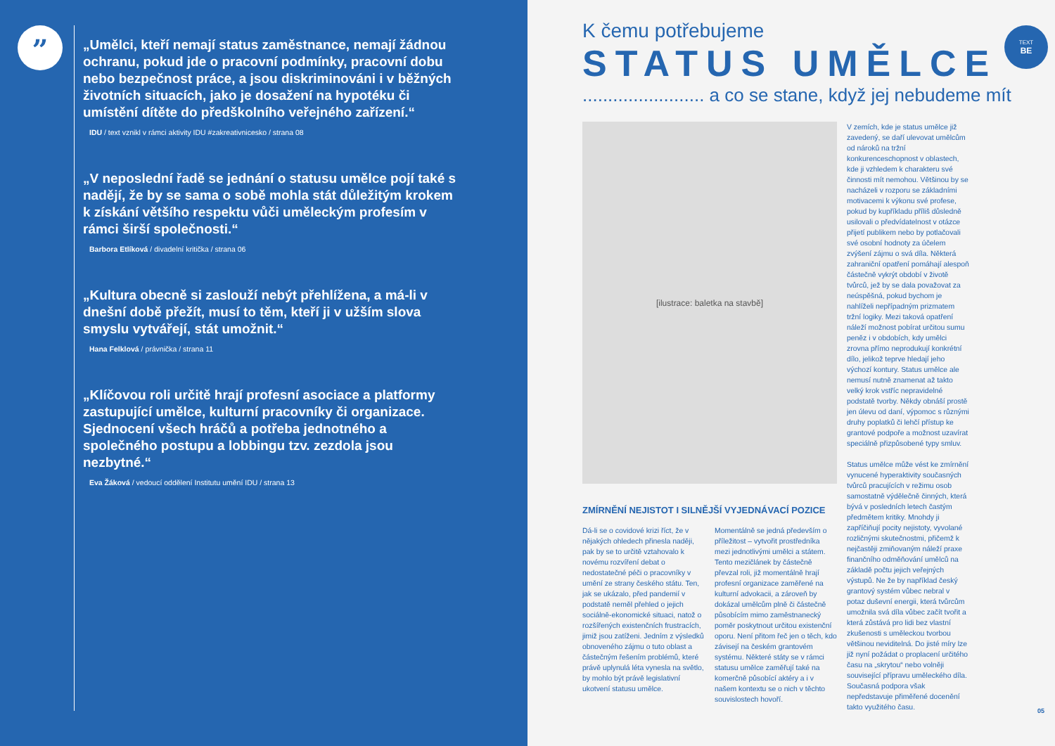”
„Umělci, kteří nemají status zaměstnance, nemají žádnou ochranu, pokud jde o pracovní podmínky, pracovní dobu nebo bezpečnost práce, a jsou diskriminováni i v běžných životních situacích, jako je dosažení na hypotéku či umístění dítěte do předškolního veřejného zařízení.“
IDU / text vznikl v rámci aktivity IDU #zakreativnicesko / strana 08
„V neposlední řadě se jednání o statusu umělce pojí také s nadějí, že by se sama o sobě mohla stát důležitým krokem k získání většího respektu vůči uměleckým profesím v rámci širší společnosti.“
Barbora Etlíková / divadelní kritička / strana 06
„Kultura obecně si zaslouží nebýt přehlížena, a má-li v dnešní době přežít, musí to těm, kteří ji v užším slova smyslu vytvářejí, stát umožnit.“
Hana Felklová / právnička / strana 11
„Klíčovou roli určitě hrají profesní asociace a platformy zastupující umělce, kulturní pracovníky či organizace. Sjednocení všech hráčů a potřeba jednotného a společného postupu a lobbingu tzv. zezdola jsou nezbytné.“
Eva Žáková / vedoucí oddělení Institutu umění IDU / strana 13
TEXT
BE
K čemu potřebujeme
STATUS UMĚLCE
........................ a co se stane, když jej nebudeme mít
[ilustrace: baletka na stavbě]
ZMÍRNĚNÍ NEJISTOT I SILNĚJŠÍ VYJEDNÁVACÍ POZICE
Dá-li se o covidové krizi říct, že v nějakých ohledech přinesla naději, pak by se to určitě vztahovalo k novému rozvíření debat o nedostatečné péči o pracovníky v umění ze strany českého státu. Ten, jak se ukázalo, před pandemií v podstatě neměl přehled o jejich sociálně-ekonomické situaci, natož o rozšířených existenčních frustracích, jimiž jsou zatíženi. Jedním z výsledků obnoveného zájmu o tuto oblast a částečným řešením problémů, které právě uplynulá léta vynesla na světlo, by mohlo být právě legislativní ukotvení statusu umělce.
Momentálně se jedná především o příležitost – vytvořit prostředníka mezi jednotlivými umělci a státem. Tento mezičlánek by částečně převzal roli, již momentálně hrají profesní organizace zaměřené na kulturní advokacii, a zároveň by dokázal umělcům plně či částečně působícím mimo zaměstnanecký poměr poskytnout určitou existenční oporu. Není přitom řeč jen o těch, kdo závisejí na českém grantovém systému. Některé státy se v rámci statusu umělce zaměřují také na komerčně působící aktéry a i v našem kontextu se o nich v těchto souvislostech hovoří.
V zemích, kde je status umělce již zavedený, se daří ulevovat umělcům od nároků na tržní konkurenceschopnost v oblastech, kde ji vzhledem k charakteru své činnosti mít nemohou. Většinou by se nacházeli v rozporu se základními motivacemi k výkonu své profese, pokud by kupříkladu příliš důsledně usilovali o předvídatelnost v otázce přijetí publikem nebo by potlačovali své osobní hodnoty za účelem zvýšení zájmu o svá díla. Některá zahraniční opatření pomáhají alespoň částečně vykrýt období v životě tvůrců, jež by se dala považovat za neúspěšná, pokud bychom je nahlíželi nepřípadným prizmatem tržní logiky. Mezi taková opatření náleží možnost pobírat určitou sumu peněz i v obdobích, kdy umělci zrovna přímo neprodukují konkrétní dílo, jelikož teprve hledají jeho výchozí kontury. Status umělce ale nemusí nutně znamenat až takto velký krok vstříc nepravidelné podstatě tvorby. Někdy obnáší prostě jen úlevu od daní, výpomoc s různými druhy poplatků či lehčí přístup ke grantové podpoře a možnost uzavírat speciálně přizpůsobené typy smluv.
Status umělce může vést ke zmírnění vynucené hyperaktivity současných tvůrců pracujících v režimu osob samostatně výdělečně činných, která bývá v posledních letech častým předmětem kritiky. Mnohdy ji zapříčiňují pocity nejistoty, vyvolané rozličnými skutečnostmi, přičemž k nejčastěji zmiňovaným náleží praxe finančního odměňování umělců na základě počtu jejich veřejných výstupů. Ne že by například český grantový systém vůbec nebral v potaz duševní energii, která tvůrcům umožnila svá díla vůbec začít tvořit a která zůstává pro lidi bez vlastní zkušenosti s uměleckou tvorbou většinou neviditelná. Do jisté míry lze již nyní požádat o proplacení určitého času na „skrytou“ nebo volněji související přípravu uměleckého díla. Současná podpora však nepředstavuje přiměřené docenění takto využitého času.
05